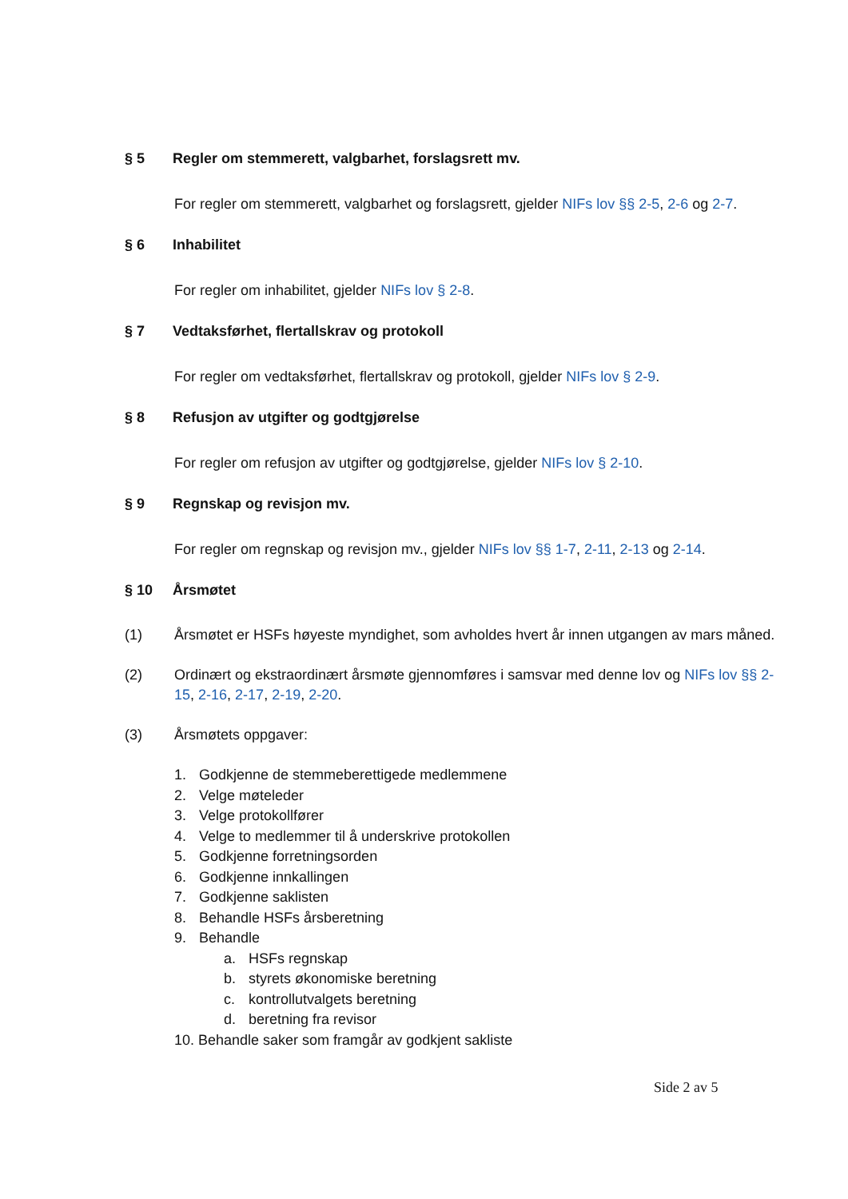§ 5 Regler om stemmerett, valgbarhet, forslagsrett mv.
For regler om stemmerett, valgbarhet og forslagsrett, gjelder NIFs lov §§ 2-5, 2-6 og 2-7.
§ 6 Inhabilitet
For regler om inhabilitet, gjelder NIFs lov § 2-8.
§ 7 Vedtaksførhet, flertallskrav og protokoll
For regler om vedtaksførhet, flertallskrav og protokoll, gjelder NIFs lov § 2-9.
§ 8 Refusjon av utgifter og godtgjørelse
For regler om refusjon av utgifter og godtgjørelse, gjelder NIFs lov § 2-10.
§ 9 Regnskap og revisjon mv.
For regler om regnskap og revisjon mv., gjelder NIFs lov §§ 1-7, 2-11, 2-13 og 2-14.
§ 10 Årsmøtet
(1) Årsmøtet er HSFs høyeste myndighet, som avholdes hvert år innen utgangen av mars måned.
(2) Ordinært og ekstraordinært årsmøte gjennomføres i samsvar med denne lov og NIFs lov §§ 2-15, 2-16, 2-17, 2-19, 2-20.
(3) Årsmøtets oppgaver:
1. Godkjenne de stemmeberettigede medlemmene
2. Velge møteleder
3. Velge protokollfører
4. Velge to medlemmer til å underskrive protokollen
5. Godkjenne forretningsorden
6. Godkjenne innkallingen
7. Godkjenne saklisten
8. Behandle HSFs årsberetning
9. Behandle
a. HSFs regnskap
b. styrets økonomiske beretning
c. kontrollutvalgets beretning
d. beretning fra revisor
10. Behandle saker som framgår av godkjent sakliste
Side 2 av 5